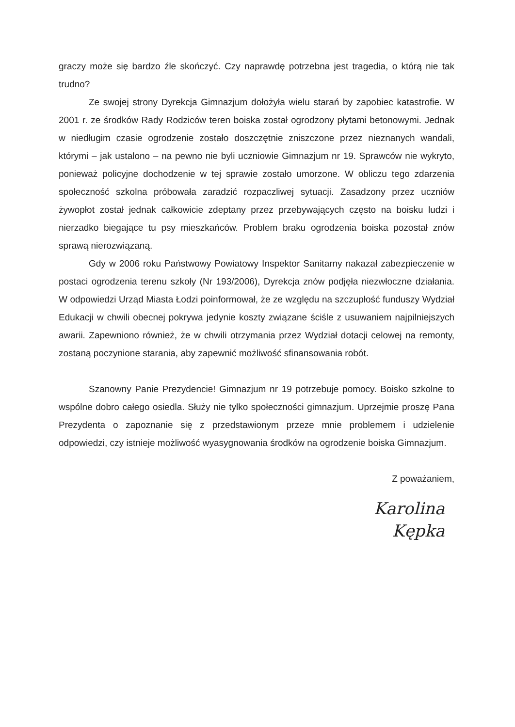graczy może się bardzo źle skończyć. Czy naprawdę potrzebna jest tragedia, o którą nie tak trudno?
Ze swojej strony Dyrekcja Gimnazjum dołożyła wielu starań by zapobiec katastrofie. W 2001 r. ze środków Rady Rodziców teren boiska został ogrodzony płytami betonowymi. Jednak w niedługim czasie ogrodzenie zostało doszczętnie zniszczone przez nieznanych wandali, którymi – jak ustalono – na pewno nie byli uczniowie Gimnazjum nr 19. Sprawców nie wykryto, ponieważ policyjne dochodzenie w tej sprawie zostało umorzone. W obliczu tego zdarzenia społeczność szkolna próbowała zaradzić rozpaczliwej sytuacji. Zasadzony przez uczniów żywopłot został jednak całkowicie zdeptany przez przebywających często na boisku ludzi i nierzadko biegające tu psy mieszkańców. Problem braku ogrodzenia boiska pozostał znów sprawą nierozwiązaną.
Gdy w 2006 roku Państwowy Powiatowy Inspektor Sanitarny nakazał zabezpieczenie w postaci ogrodzenia terenu szkoły (Nr 193/2006), Dyrekcja znów podjęła niezwłoczne działania. W odpowiedzi Urząd Miasta Łodzi poinformował, że ze względu na szczupłość funduszy Wydział Edukacji w chwili obecnej pokrywa jedynie koszty związane ściśle z usuwaniem najpilniejszych awarii. Zapewniono również, że w chwili otrzymania przez Wydział dotacji celowej na remonty, zostaną poczynione starania, aby zapewnić możliwość sfinansowania robót.
Szanowny Panie Prezydencie! Gimnazjum nr 19 potrzebuje pomocy. Boisko szkolne to wspólne dobro całego osiedla. Służy nie tylko społeczności gimnazjum. Uprzejmie proszę Pana Prezydenta o zapoznanie się z przedstawionym przeze mnie problemem i udzielenie odpowiedzi, czy istnieje możliwość wyasygnowania środków na ogrodzenie boiska Gimnazjum.
Z poważaniem,
Karolina
Kępka